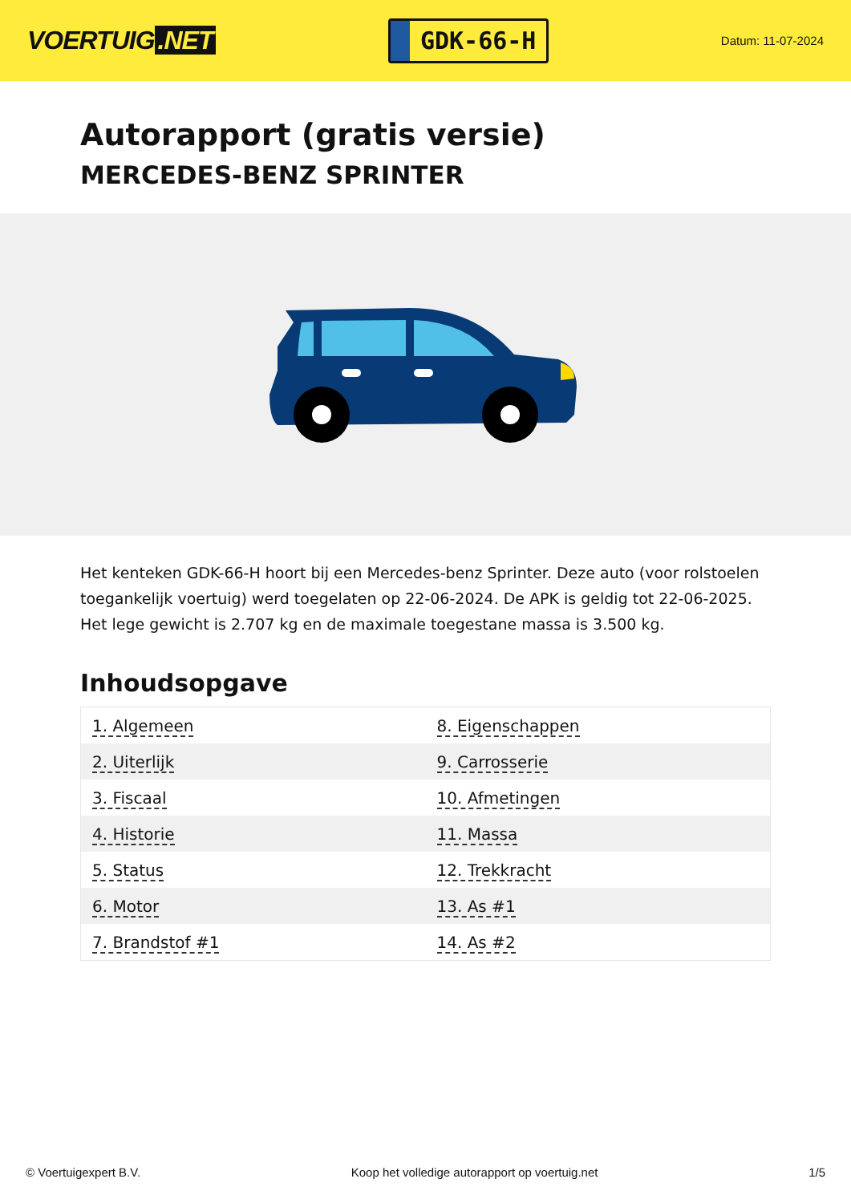VOERTUIG.NET
GDK-66-H
Datum: 11-07-2024
Autorapport (gratis versie)
MERCEDES-BENZ SPRINTER
Het kenteken GDK-66-H hoort bij een Mercedes-benz Sprinter. Deze auto (voor rolstoelen toegankelijk voertuig) werd toegelaten op 22-06-2024. De APK is geldig tot 22-06-2025. Het lege gewicht is 2.707 kg en de maximale toegestane massa is 3.500 kg.
Inhoudsopgave
| 1. Algemeen | 8. Eigenschappen |
| 2. Uiterlijk | 9. Carrosserie |
| 3. Fiscaal | 10. Afmetingen |
| 4. Historie | 11. Massa |
| 5. Status | 12. Trekkracht |
| 6. Motor | 13. As #1 |
| 7. Brandstof #1 | 14. As #2 |
© Voertuigexpert B.V. Koop het volledige autorapport op voertuig.net 1/5